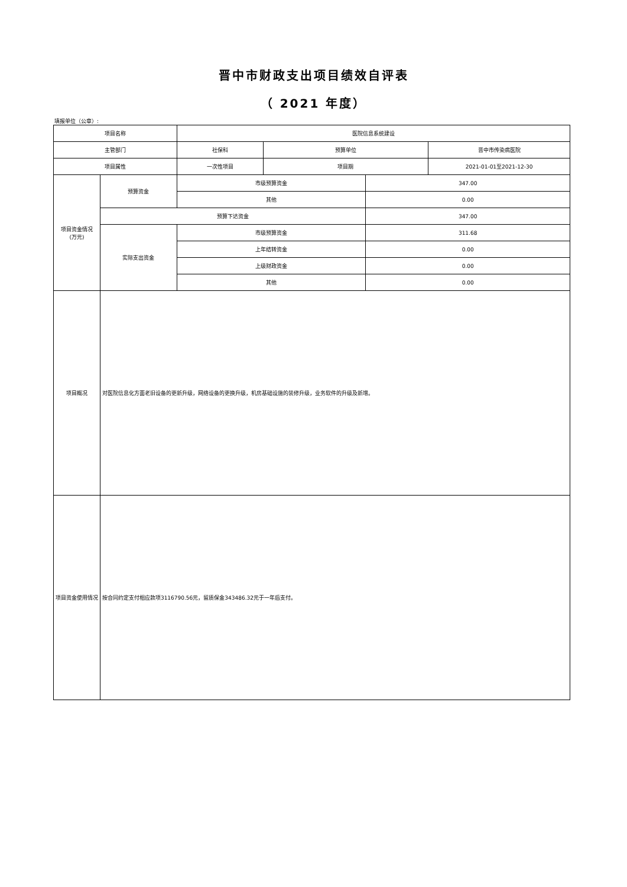晋中市财政支出项目绩效自评表
（ 2021 年度）
填报单位（公章）:
| 项目名称 | | 医院信息系统建设 | | | |
| 主管部门 | | 社保科 | 预算单位 | | 晋中市传染病医院 |
| 项目属性 | | 一次性项目 | 项目期 | | 2021-01-01至2021-12-30 |
| 项目资金情况 (万元) | 预算资金 | 市级预算资金 | | 347.00 | |
| | | 其他 | | 0.00 | |
| | 预算下达资金 | | | 347.00 | |
| | 实际支出资金 | 市级预算资金 | | 311.68 | |
| | | 上年结转资金 | | 0.00 | |
| | | 上级财政资金 | | 0.00 | |
| | | 其他 | | 0.00 | |
| 项目概况 | 对医院信息化方面老旧设备的更新升级，网络设备的更换升级，机房基础设施的装修升级，业务软件的升级及新增。 | | | | |
| 项目资金使用情况 | 按合同约定支付相应款项3116790.56元，留质保金343486.32元于一年后支付。 | | | | |